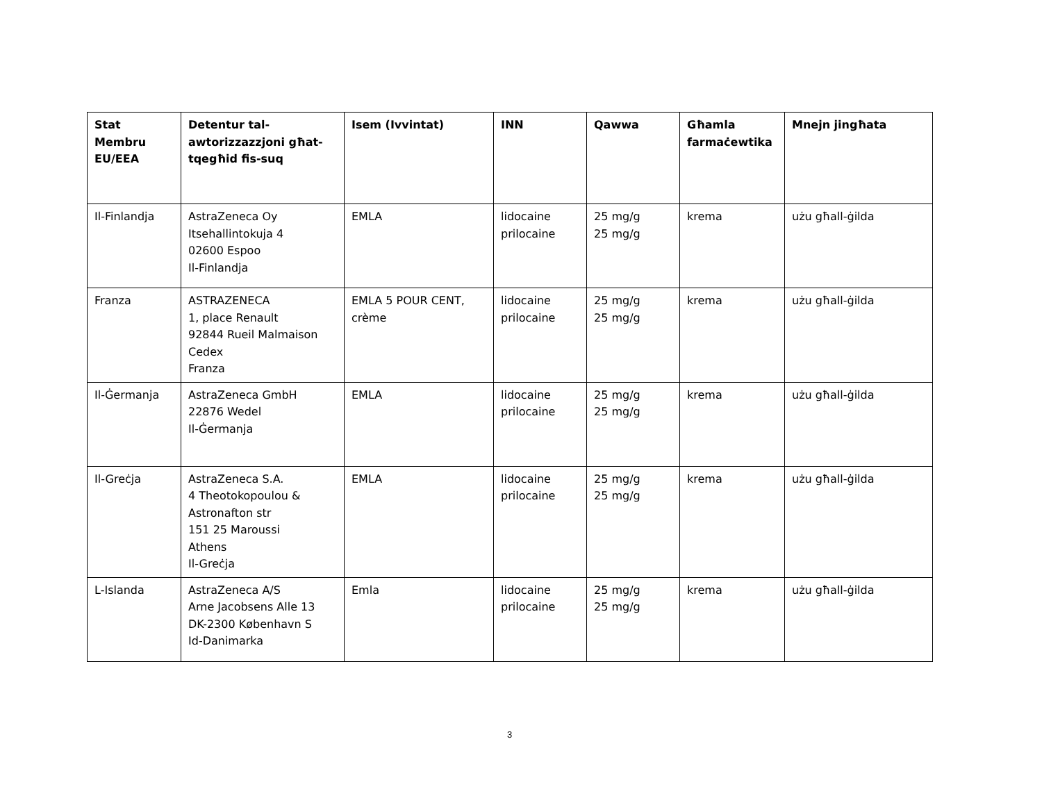| Stat Membru EU/EEA | Detentur tal-awtorizzazzjoni għat-tqegħid fis-suq | Isem (Ivvintat) | INN | Qawwa | Għamla farmaċewtika | Mnejn jingħata |
| --- | --- | --- | --- | --- | --- | --- |
| Il-Finlandja | AstraZeneca Oy Itsehallintokuja 4 02600 Espoo Il-Finlandja | EMLA | lidocaine prilocaine | 25 mg/g 25 mg/g | krema | użu għall-ġilda |
| Franza | ASTRAZENECA 1, place Renault 92844 Rueil Malmaison Cedex Franza | EMLA 5 POUR CENT, crème | lidocaine prilocaine | 25 mg/g 25 mg/g | krema | użu għall-ġilda |
| Il-Ġermanja | AstraZeneca GmbH 22876 Wedel Il-Ġermanja | EMLA | lidocaine prilocaine | 25 mg/g 25 mg/g | krema | użu għall-ġilda |
| Il-Greċja | AstraZeneca S.A. 4 Theotokopoulou & Astronafton str 151 25 Maroussi Athens Il-Greċja | EMLA | lidocaine prilocaine | 25 mg/g 25 mg/g | krema | użu għall-ġilda |
| L-Islanda | AstraZeneca A/S Arne Jacobsens Alle 13 DK-2300 København S Id-Danimarka | Emla | lidocaine prilocaine | 25 mg/g 25 mg/g | krema | użu għall-ġilda |
3